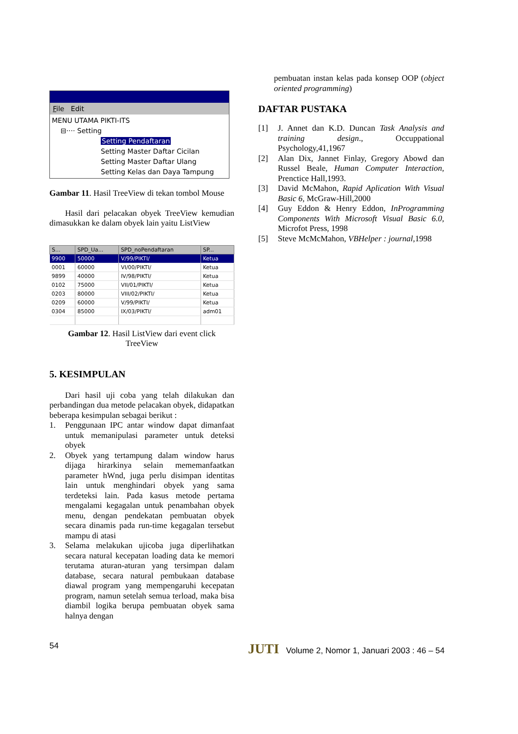File Edit
MENU UTAMA PIKTI-ITS
⊟···· Setting
Setting Pendaftaran
Setting Master Daftar Cicilan
Setting Master Daftar Ulang
Setting Kelas dan Daya Tampung
Gambar 11. Hasil TreeView di tekan tombol Mouse
Hasil dari pelacakan obyek TreeView kemudian dimasukkan ke dalam obyek lain yaitu ListView
| S... | SPD_Ua... | SPD_noPendaftaran | SP... |
| --- | --- | --- | --- |
| 9900 | 50000 | V/99/PIKTI/ | Ketua |
| 0001 | 60000 | VI/00/PIKTI/ | Ketua |
| 9899 | 40000 | IV/98/PIKTI/ | Ketua |
| 0102 | 75000 | VII/01/PIKTI/ | Ketua |
| 0203 | 80000 | VIII/02/PIKTI/ | Ketua |
| 0209 | 60000 | V/99/PIKTI/ | Ketua |
| 0304 | 85000 | IX/03/PIKTI/ | adm01 |
Gambar 12. Hasil ListView dari event click
TreeView
5. KESIMPULAN
Dari hasil uji coba yang telah dilakukan dan perbandingan dua metode pelacakan obyek, didapatkan beberapa kesimpulan sebagai berikut :
1. Penggunaan IPC antar window dapat dimanfaat untuk memanipulasi parameter untuk deteksi obyek
2. Obyek yang tertampung dalam window harus dijaga hirarkinya selain mememanfaatkan parameter hWnd, juga perlu disimpan identitas lain untuk menghindari obyek yang sama terdeteksi lain. Pada kasus metode pertama mengalami kegagalan untuk penambahan obyek menu, dengan pendekatan pembuatan obyek secara dinamis pada run-time kegagalan tersebut mampu di atasi
3. Selama melakukan ujicoba juga diperlihatkan secara natural kecepatan loading data ke memori terutama aturan-aturan yang tersimpan dalam database, secara natural pembukaan database diawal program yang mempengaruhi kecepatan program, namun setelah semua terload, maka bisa diambil logika berupa pembuatan obyek sama halnya dengan
pembuatan instan kelas pada konsep OOP (object oriented programming)
DAFTAR PUSTAKA
[1] J. Annet dan K.D. Duncan Task Analysis and training design., Occuppational Psychology,41,1967
[2] Alan Dix, Jannet Finlay, Gregory Abowd dan Russel Beale, Human Computer Interaction, Prenctice Hall,1993.
[3] David McMahon, Rapid Aplication With Visual Basic 6, McGraw-Hill,2000
[4] Guy Eddon & Henry Eddon, InProgramming Components With Microsoft Visual Basic 6.0, Microfot Press, 1998
[5] Steve McMcMahon, VBHelper : journal, 1998
54 JUTI Volume 2, Nomor 1, Januari 2003 : 46 – 54